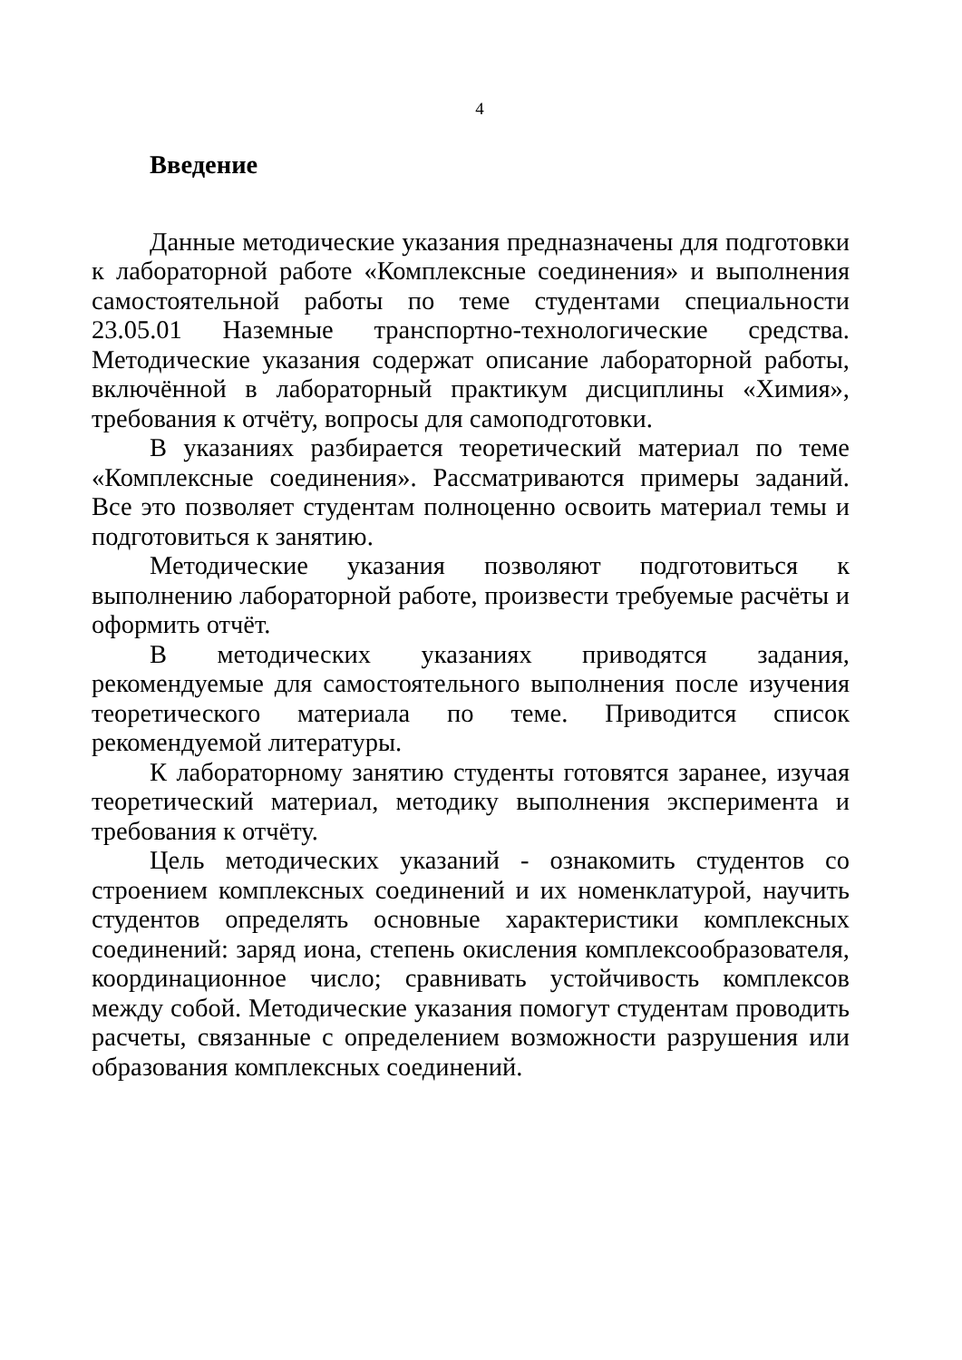4
Введение
Данные методические указания предназначены для подготовки к лабораторной работе «Комплексные соединения» и выполнения самостоятельной работы по теме студентами специальности 23.05.01 Наземные транспортно-технологические средства. Методические указания содержат описание лабораторной работы, включённой в лабораторный практикум дисциплины «Химия», требования к отчёту, вопросы для самоподготовки.
В указаниях разбирается теоретический материал по теме «Комплексные соединения». Рассматриваются примеры заданий. Все это позволяет студентам полноценно освоить материал темы и подготовиться к занятию.
Методические указания позволяют подготовиться к выполнению лабораторной работе, произвести требуемые расчёты и оформить отчёт.
В методических указаниях приводятся задания, рекомендуемые для самостоятельного выполнения после изучения теоретического материала по теме. Приводится список рекомендуемой литературы.
К лабораторному занятию студенты готовятся заранее, изучая теоретический материал, методику выполнения эксперимента и требования к отчёту.
Цель методических указаний - ознакомить студентов со строением комплексных соединений и их номенклатурой, научить студентов определять основные характеристики комплексных соединений: заряд иона, степень окисления комплексообразователя, координационное число; сравнивать устойчивость комплексов между собой. Методические указания помогут студентам проводить расчеты, связанные с определением возможности разрушения или образования комплексных соединений.